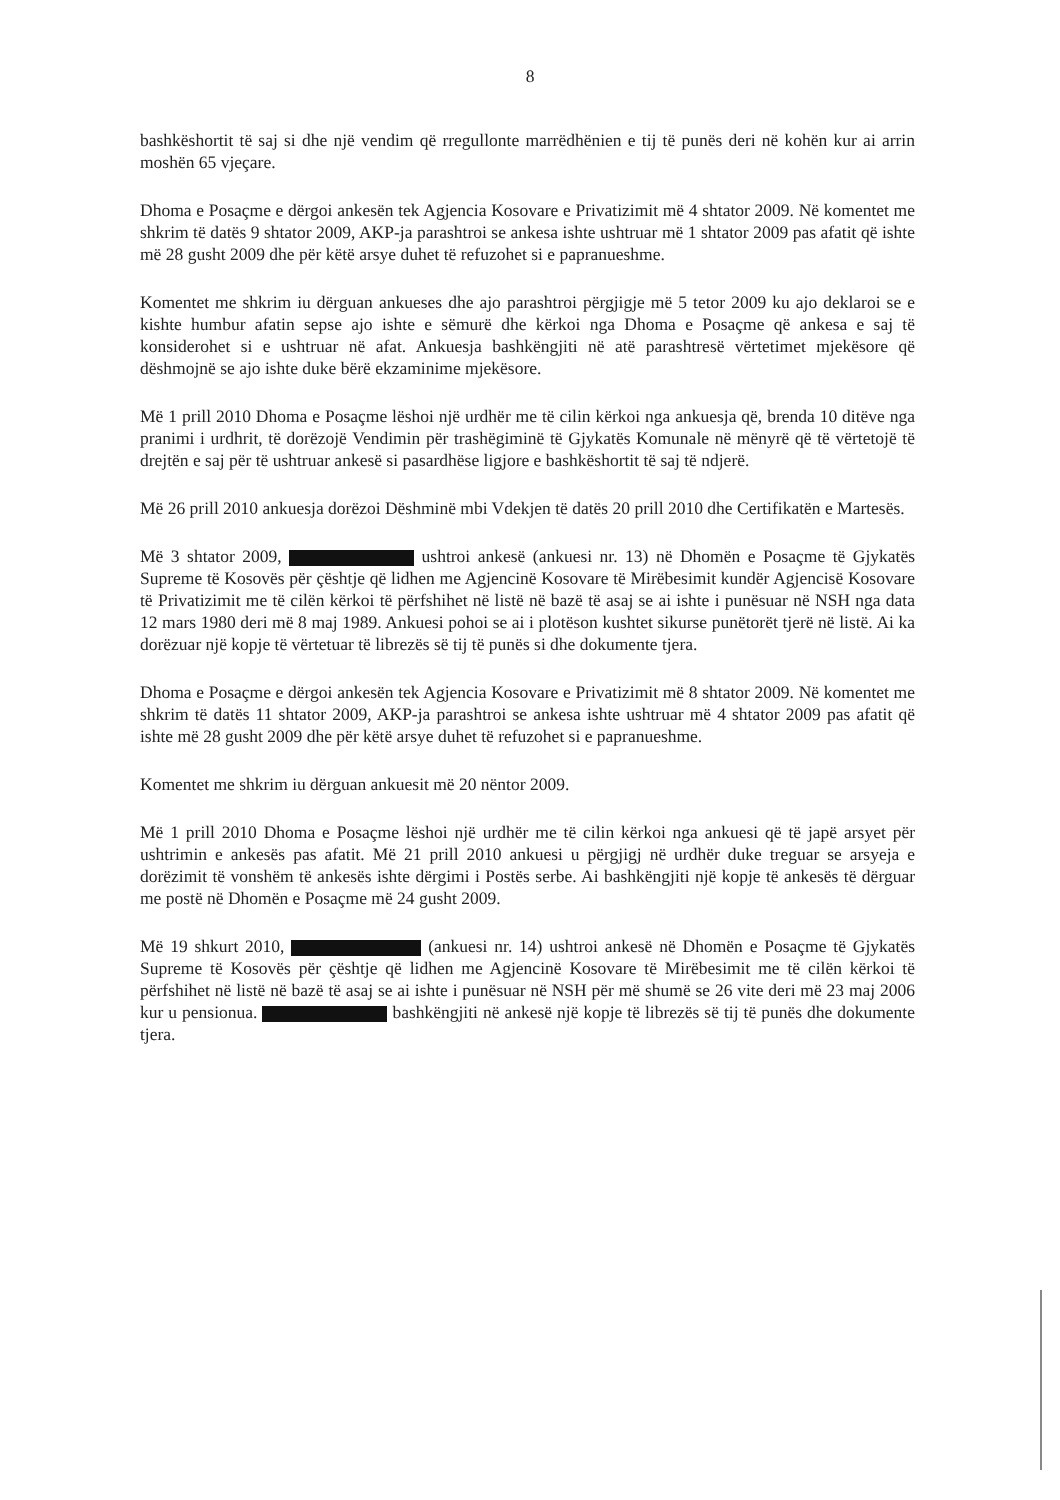8
bashkëshortit të saj si dhe një vendim që rregullonte marrëdhënien e tij të punës deri në kohën kur ai arrin moshën 65 vjeçare.
Dhoma e Posaçme e dërgoi ankesën tek Agjencia Kosovare e Privatizimit më 4 shtator 2009. Në komentet me shkrim të datës 9 shtator 2009, AKP-ja parashtroi se ankesa ishte ushtruar më 1 shtator 2009 pas afatit që ishte më 28 gusht 2009 dhe për këtë arsye duhet të refuzohet si e papranueshme.
Komentet me shkrim iu dërguan ankueses dhe ajo parashtroi përgjigje më 5 tetor 2009 ku ajo deklaroi se e kishte humbur afatin sepse ajo ishte e sëmurë dhe kërkoi nga Dhoma e Posaçme që ankesa e saj të konsiderohet si e ushtruar në afat. Ankuesja bashkëngjiti në atë parashtresë vërtetimet mjekësore që dëshmojnë se ajo ishte duke bërë ekzaminime mjekësore.
Më 1 prill 2010 Dhoma e Posaçme lëshoi një urdhër me të cilin kërkoi nga ankuesja që, brenda 10 ditëve nga pranimi i urdhrit, të dorëzojë Vendimin për trashëgiminë të Gjykatës Komunale në mënyrë që të vërtetojë të drejtën e saj për të ushtruar ankesë si pasardhëse ligjore e bashkëshortit të saj të ndjerë.
Më 26 prill 2010 ankuesja dorëzoi Dëshminë mbi Vdekjen të datës 20 prill 2010 dhe Certifikatën e Martesës.
Më 3 shtator 2009, ushtroi ankesë (ankuesi nr. 13) në Dhomën e Posaçme të Gjykatës Supreme të Kosovës për çështje që lidhen me Agjencinë Kosovare të Mirëbesimit kundër Agjencisë Kosovare të Privatizimit me të cilën kërkoi të përfshihet në listë në bazë të asaj se ai ishte i punësuar në NSH nga data 12 mars 1980 deri më 8 maj 1989. Ankuesi pohoi se ai i plotëson kushtet sikurse punëtorët tjerë në listë. Ai ka dorëzuar një kopje të vërtetuar të librezës së tij të punës si dhe dokumente tjera.
Dhoma e Posaçme e dërgoi ankesën tek Agjencia Kosovare e Privatizimit më 8 shtator 2009. Në komentet me shkrim të datës 11 shtator 2009, AKP-ja parashtroi se ankesa ishte ushtruar më 4 shtator 2009 pas afatit që ishte më 28 gusht 2009 dhe për këtë arsye duhet të refuzohet si e papranueshme.
Komentet me shkrim iu dërguan ankuesit më 20 nëntor 2009.
Më 1 prill 2010 Dhoma e Posaçme lëshoi një urdhër me të cilin kërkoi nga ankuesi që të japë arsyet për ushtrimin e ankesës pas afatit. Më 21 prill 2010 ankuesi u përgjigj në urdhër duke treguar se arsyeja e dorëzimit të vonshëm të ankesës ishte dërgimi i Postës serbe. Ai bashkëngjiti një kopje të ankesës të dërguar me postë në Dhomën e Posaçme më 24 gusht 2009.
Më 19 shkurt 2010, (ankuesi nr. 14) ushtroi ankesë në Dhomën e Posaçme të Gjykatës Supreme të Kosovës për çështje që lidhen me Agjencinë Kosovare të Mirëbesimit me të cilën kërkoi të përfshihet në listë në bazë të asaj se ai ishte i punësuar në NSH për më shumë se 26 vite deri më 23 maj 2006 kur u pensionua. bashkëngjiti në ankesë një kopje të librezës së tij të punës dhe dokumente tjera.